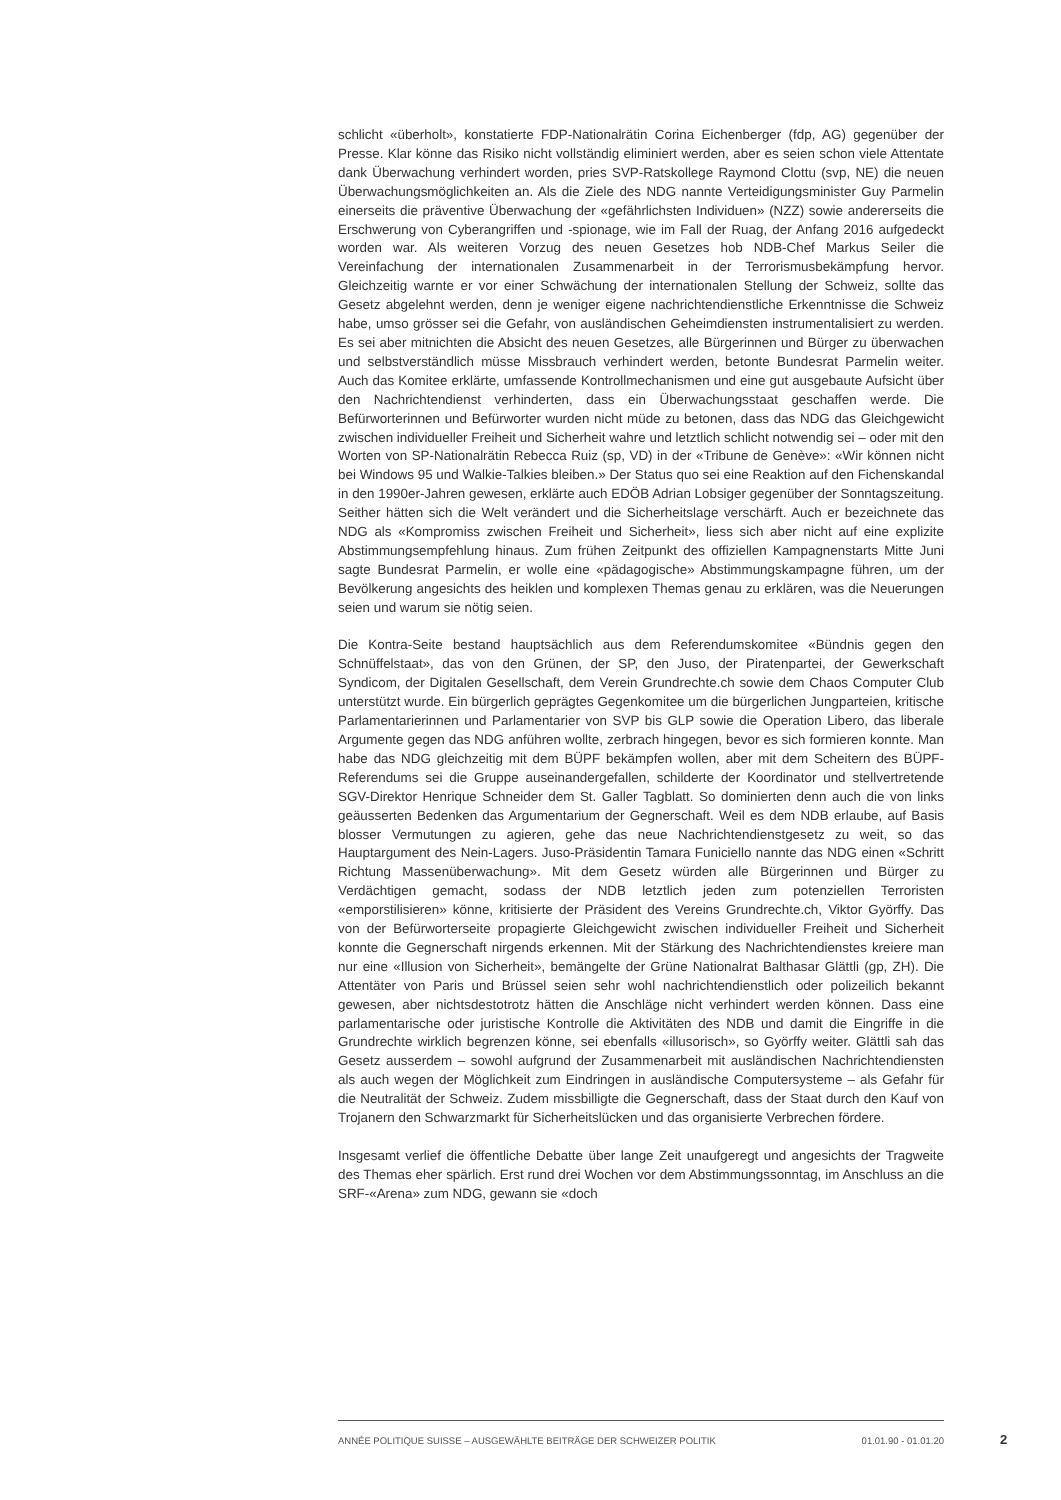schlicht «überholt», konstatierte FDP-Nationalrätin Corina Eichenberger (fdp, AG) gegenüber der Presse. Klar könne das Risiko nicht vollständig eliminiert werden, aber es seien schon viele Attentate dank Überwachung verhindert worden, pries SVP-Ratskollege Raymond Clottu (svp, NE) die neuen Überwachungsmöglichkeiten an. Als die Ziele des NDG nannte Verteidigungsminister Guy Parmelin einerseits die präventive Überwachung der «gefährlichsten Individuen» (NZZ) sowie andererseits die Erschwerung von Cyberangriffen und -spionage, wie im Fall der Ruag, der Anfang 2016 aufgedeckt worden war. Als weiteren Vorzug des neuen Gesetzes hob NDB-Chef Markus Seiler die Vereinfachung der internationalen Zusammenarbeit in der Terrorismusbekämpfung hervor. Gleichzeitig warnte er vor einer Schwächung der internationalen Stellung der Schweiz, sollte das Gesetz abgelehnt werden, denn je weniger eigene nachrichtendienstliche Erkenntnisse die Schweiz habe, umso grösser sei die Gefahr, von ausländischen Geheimdiensten instrumentalisiert zu werden. Es sei aber mitnichten die Absicht des neuen Gesetzes, alle Bürgerinnen und Bürger zu überwachen und selbstverständlich müsse Missbrauch verhindert werden, betonte Bundesrat Parmelin weiter. Auch das Komitee erklärte, umfassende Kontrollmechanismen und eine gut ausgebaute Aufsicht über den Nachrichtendienst verhinderten, dass ein Überwachungsstaat geschaffen werde. Die Befürworterinnen und Befürworter wurden nicht müde zu betonen, dass das NDG das Gleichgewicht zwischen individueller Freiheit und Sicherheit wahre und letztlich schlicht notwendig sei – oder mit den Worten von SP-Nationalrätin Rebecca Ruiz (sp, VD) in der «Tribune de Genève»: «Wir können nicht bei Windows 95 und Walkie-Talkies bleiben.» Der Status quo sei eine Reaktion auf den Fichenskandal in den 1990er-Jahren gewesen, erklärte auch EDÖB Adrian Lobsiger gegenüber der Sonntagszeitung. Seither hätten sich die Welt verändert und die Sicherheitslage verschärft. Auch er bezeichnete das NDG als «Kompromiss zwischen Freiheit und Sicherheit», liess sich aber nicht auf eine explizite Abstimmungsempfehlung hinaus. Zum frühen Zeitpunkt des offiziellen Kampagnenstarts Mitte Juni sagte Bundesrat Parmelin, er wolle eine «pädagogische» Abstimmungskampagne führen, um der Bevölkerung angesichts des heiklen und komplexen Themas genau zu erklären, was die Neuerungen seien und warum sie nötig seien.
Die Kontra-Seite bestand hauptsächlich aus dem Referendumskomitee «Bündnis gegen den Schnüffelstaat», das von den Grünen, der SP, den Juso, der Piratenpartei, der Gewerkschaft Syndicom, der Digitalen Gesellschaft, dem Verein Grundrechte.ch sowie dem Chaos Computer Club unterstützt wurde. Ein bürgerlich geprägtes Gegenkomitee um die bürgerlichen Jungparteien, kritische Parlamentarierinnen und Parlamentarier von SVP bis GLP sowie die Operation Libero, das liberale Argumente gegen das NDG anführen wollte, zerbrach hingegen, bevor es sich formieren konnte. Man habe das NDG gleichzeitig mit dem BÜPF bekämpfen wollen, aber mit dem Scheitern des BÜPF-Referendums sei die Gruppe auseinandergefallen, schilderte der Koordinator und stellvertretende SGV-Direktor Henrique Schneider dem St. Galler Tagblatt. So dominierten denn auch die von links geäusserten Bedenken das Argumentarium der Gegnerschaft. Weil es dem NDB erlaube, auf Basis blosser Vermutungen zu agieren, gehe das neue Nachrichtendienstgesetz zu weit, so das Hauptargument des Nein-Lagers. Juso-Präsidentin Tamara Funiciello nannte das NDG einen «Schritt Richtung Massenüberwachung». Mit dem Gesetz würden alle Bürgerinnen und Bürger zu Verdächtigen gemacht, sodass der NDB letztlich jeden zum potenziellen Terroristen «emporstilisieren» könne, kritisierte der Präsident des Vereins Grundrechte.ch, Viktor Györffy. Das von der Befürworterseite propagierte Gleichgewicht zwischen individueller Freiheit und Sicherheit konnte die Gegnerschaft nirgends erkennen. Mit der Stärkung des Nachrichtendienstes kreiere man nur eine «Illusion von Sicherheit», bemängelte der Grüne Nationalrat Balthasar Glättli (gp, ZH). Die Attentäter von Paris und Brüssel seien sehr wohl nachrichtendienstlich oder polizeilich bekannt gewesen, aber nichtsdestotrotz hätten die Anschläge nicht verhindert werden können. Dass eine parlamentarische oder juristische Kontrolle die Aktivitäten des NDB und damit die Eingriffe in die Grundrechte wirklich begrenzen könne, sei ebenfalls «illusorisch», so Györffy weiter. Glättli sah das Gesetz ausserdem – sowohl aufgrund der Zusammenarbeit mit ausländischen Nachrichtendiensten als auch wegen der Möglichkeit zum Eindringen in ausländische Computersysteme – als Gefahr für die Neutralität der Schweiz. Zudem missbilligte die Gegnerschaft, dass der Staat durch den Kauf von Trojanern den Schwarzmarkt für Sicherheitslücken und das organisierte Verbrechen fördere.
Insgesamt verlief die öffentliche Debatte über lange Zeit unaufgeregt und angesichts der Tragweite des Themas eher spärlich. Erst rund drei Wochen vor dem Abstimmungssonntag, im Anschluss an die SRF-«Arena» zum NDG, gewann sie «doch
ANNÉE POLITIQUE SUISSE – AUSGEWÄHLTE BEITRÄGE DER SCHWEIZER POLITIK 01.01.90 - 01.01.20
2